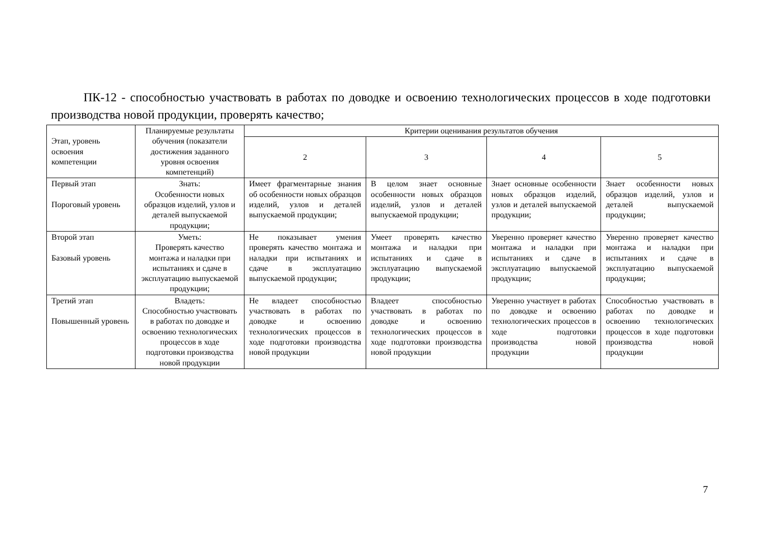ПК-12 - способностью участвовать в работах по доводке и освоению технологических процессов в ходе подготовки производства новой продукции, проверять качество;
| Этап, уровень освоения компетенции | Планируемые результаты обучения (показатели достижения заданного уровня освоения компетенций) | Критерии оценивания результатов обучения | | | |
| --- | --- | --- | --- | --- | --- |
| | | 2 | 3 | 4 | 5 |
| Первый этап Пороговый уровень | Знать: Особенности новых образцов изделий, узлов и деталей выпускаемой продукции; | Имеет фрагментарные знания об особенности новых образцов изделий, узлов и деталей выпускаемой продукции; | В целом знает основные особенности новых образцов изделий, узлов и деталей выпускаемой продукции; | Знает основные особенности новых образцов изделий, узлов и деталей выпускаемой продукции; | Знает особенности новых образцов изделий, узлов и деталей выпускаемой продукции; |
| Второй этап Базовый уровень | Уметь: Проверять качество монтажа и наладки при испытаниях и сдаче в эксплуатацию выпускаемой продукции; | Не показывает умения проверять качество монтажа и наладки при испытаниях и сдаче в эксплуатацию выпускаемой продукции; | Умеет проверять качество монтажа и наладки при испытаниях и сдаче в эксплуатацию выпускаемой продукции; | Уверенно проверяет качество монтажа и наладки при испытаниях и сдаче в эксплуатацию выпускаемой продукции; | Уверенно проверяет качество монтажа и наладки при испытаниях и сдаче в эксплуатацию выпускаемой продукции; |
| Третий этап Повышенный уровень | Владеть: Способностью участвовать в работах по доводке и освоению технологических процессов в ходе подготовки производства новой продукции | Не владеет способностью участвовать в работах по доводке и освоению технологических процессов в ходе подготовки производства новой продукции | Владеет способностью участвовать в работах по доводке и освоению технологических процессов в ходе подготовки производства новой продукции | Уверенно участвует в работах по доводке и освоению технологических процессов в ходе подготовки производства новой продукции | Способностью участвовать в работах по доводке и освоению технологических процессов в ходе подготовки производства новой продукции |
7